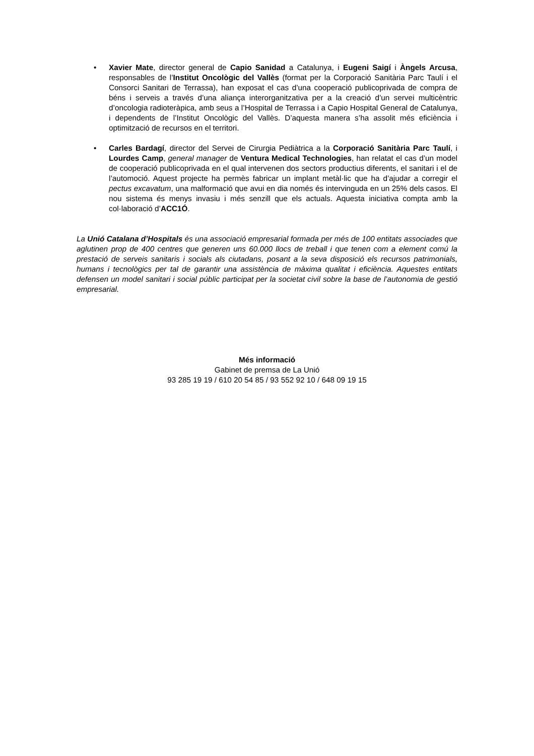• Xavier Mate, director general de Capio Sanidad a Catalunya, i Eugeni Saigí i Àngels Arcusa, responsables de l’Institut Oncològic del Vallès (format per la Corporació Sanitària Parc Taulí i el Consorci Sanitari de Terrassa), han exposat el cas d’una cooperació publicoprivada de compra de béns i serveis a través d’una aliança interorganitzativa per a la creació d’un servei multicèntric d’oncologia radioteràpica, amb seus a l’Hospital de Terrassa i a Capio Hospital General de Catalunya, i dependents de l’Institut Oncològic del Vallès. D’aquesta manera s’ha assolit més eficiència i optimització de recursos en el territori.
• Carles Bardagí, director del Servei de Cirurgia Pediàtrica a la Corporació Sanitària Parc Taulí, i Lourdes Camp, general manager de Ventura Medical Technologies, han relatat el cas d’un model de cooperació publicoprivada en el qual intervenen dos sectors productius diferents, el sanitari i el de l’automoció. Aquest projecte ha permès fabricar un implant metàl·lic que ha d’ajudar a corregir el pectus excavatum, una malformació que avui en dia només és intervinguda en un 25% dels casos. El nou sistema és menys invasiu i més senzill que els actuals. Aquesta iniciativa compta amb la col·laboració d’ACC1Ó.
La Unió Catalana d’Hospitals és una associació empresarial formada per més de 100 entitats associades que aglutinen prop de 400 centres que generen uns 60.000 llocs de treball i que tenen com a element comú la prestació de serveis sanitaris i socials als ciutadans, posant a la seva disposició els recursos patrimonials, humans i tecnològics per tal de garantir una assistència de màxima qualitat i eficiència. Aquestes entitats defensen un model sanitari i social públic participat per la societat civil sobre la base de l’autonomia de gestió empresarial.
Més informació
Gabinet de premsa de La Unió
93 285 19 19 / 610 20 54 85 / 93 552 92 10 / 648 09 19 15